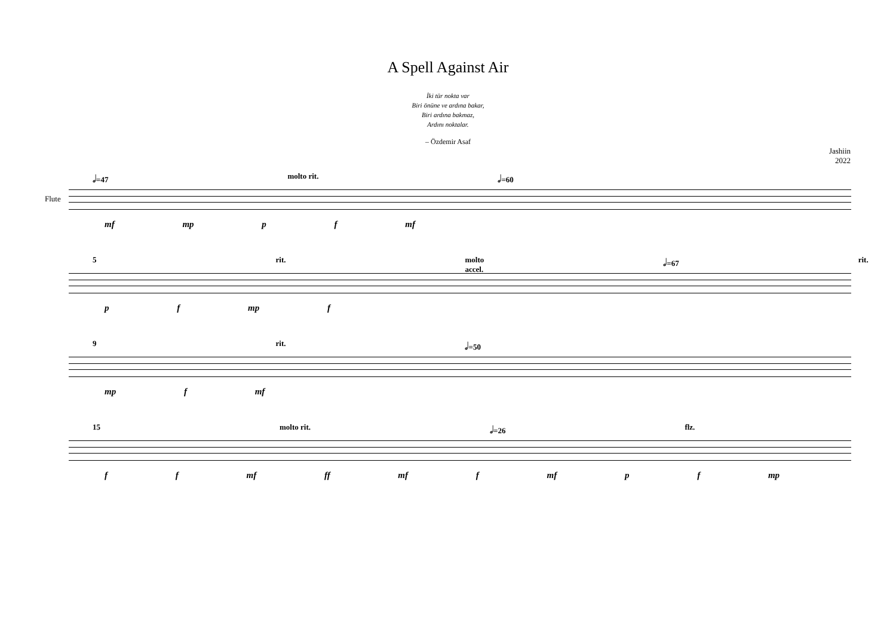A Spell Against Air
İki tür nokta var
Biri önüne ve ardına bakar,
Biri ardına bakmaz,
Ardını noktalar.
– Özdemir Asaf
Jashiin
2022
𝅗𝅥=47 molto rit. 𝅗𝅥=60
Flute
mf mp p f mf
5 rit. molto accel. 𝅗𝅥=67 rit.
p f mp f
9 rit. 𝅗𝅥=50
mp f mf
15 molto rit. 𝅗𝅥=26 flz.
f f mf ff mf f mf p f mp